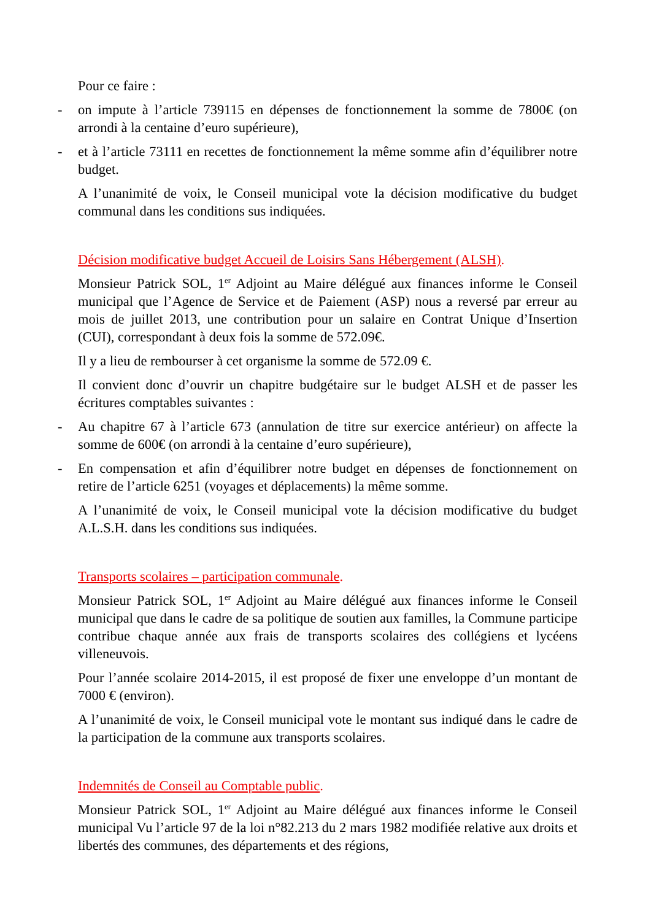Pour ce faire :
- on impute à l’article 739115 en dépenses de fonctionnement la somme de 7800€ (on arrondi à la centaine d’euro supérieure),
- et à l’article 73111 en recettes de fonctionnement la même somme afin d’équilibrer notre budget.
A l’unanimité de voix, le Conseil municipal vote la décision modificative du budget communal dans les conditions sus indiquées.
Décision modificative budget Accueil de Loisirs Sans Hébergement (ALSH).
Monsieur Patrick SOL, 1<sup>er</sup> Adjoint au Maire délégué aux finances informe le Conseil municipal que l’Agence de Service et de Paiement (ASP) nous a reversé par erreur au mois de juillet 2013, une contribution pour un salaire en Contrat Unique d’Insertion (CUI), correspondant à deux fois la somme de 572.09€.
Il y a lieu de rembourser à cet organisme la somme de 572.09 €.
Il convient donc d’ouvrir un chapitre budgétaire sur le budget ALSH et de passer les écritures comptables suivantes :
- Au chapitre 67 à l’article 673 (annulation de titre sur exercice antérieur) on affecte la somme de 600€ (on arrondi à la centaine d’euro supérieure),
- En compensation et afin d’équilibrer notre budget en dépenses de fonctionnement on retire de l’article 6251 (voyages et déplacements) la même somme.
A l’unanimité de voix, le Conseil municipal vote la décision modificative du budget A.L.S.H. dans les conditions sus indiquées.
Transports scolaires – participation communale.
Monsieur Patrick SOL, 1<sup>er</sup> Adjoint au Maire délégué aux finances informe le Conseil municipal que dans le cadre de sa politique de soutien aux familles, la Commune participe contribue chaque année aux frais de transports scolaires des collégiens et lycéens villeneuvois.
Pour l’année scolaire 2014-2015, il est proposé de fixer une enveloppe d’un montant de 7000 € (environ).
A l’unanimité de voix, le Conseil municipal vote le montant sus indiqué dans le cadre de la participation de la commune aux transports scolaires.
Indemnités de Conseil au Comptable public.
Monsieur Patrick SOL, 1<sup>er</sup> Adjoint au Maire délégué aux finances informe le Conseil municipal Vu l’article 97 de la loi n°82.213 du 2 mars 1982 modifiée relative aux droits et libertés des communes, des départements et des régions,